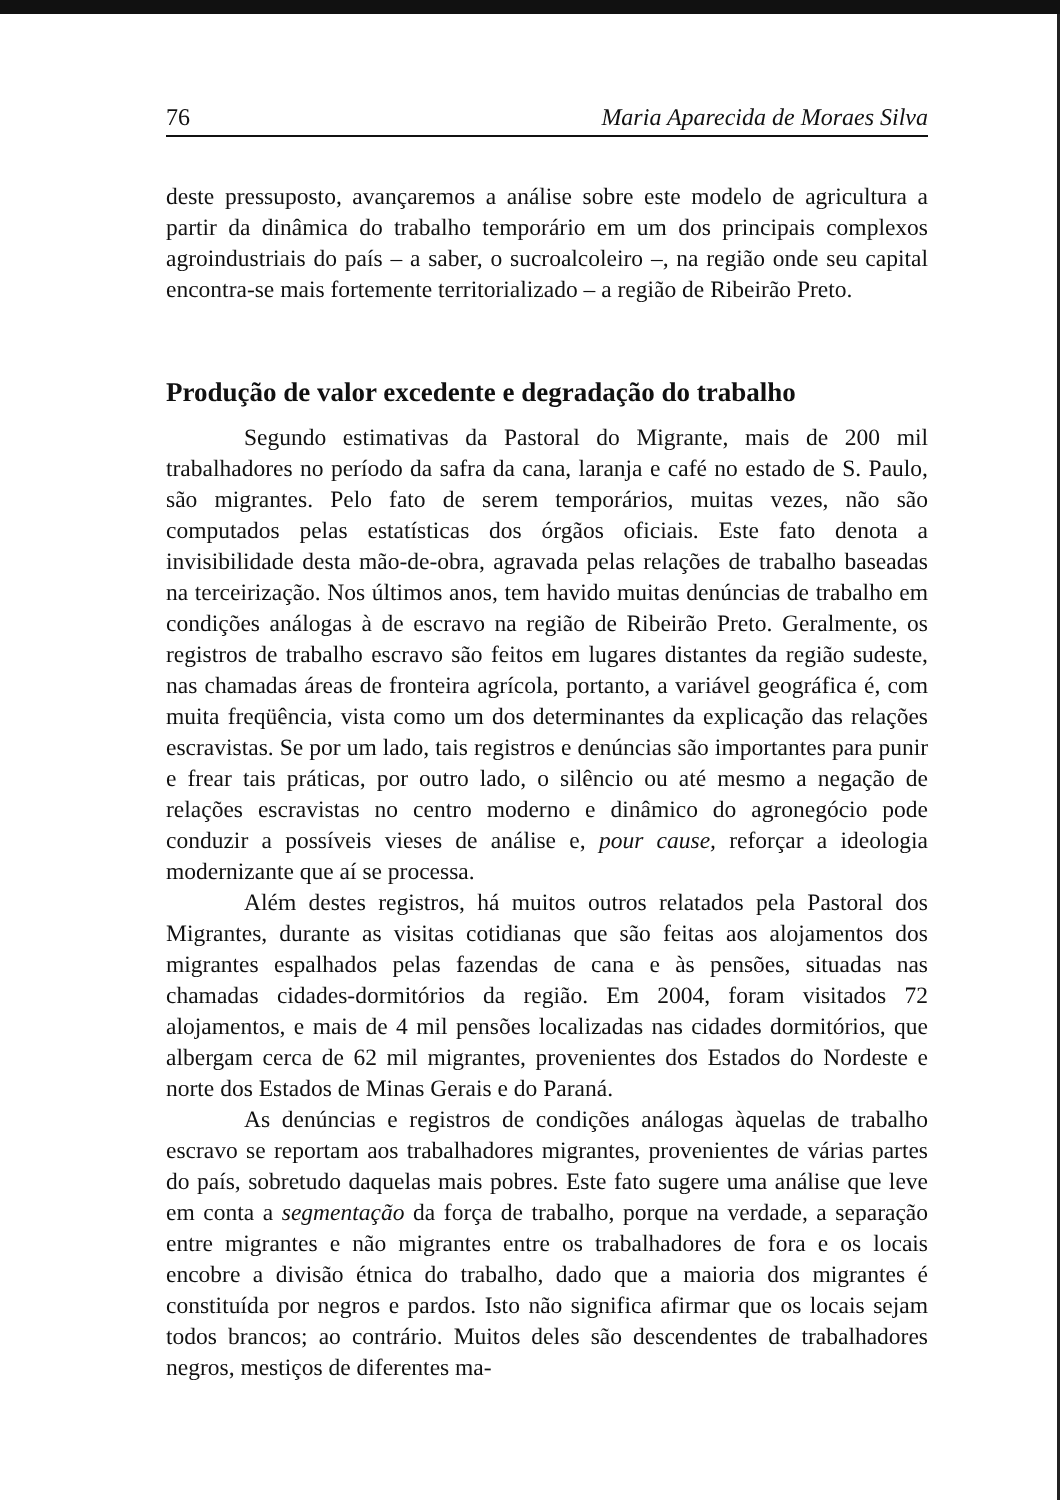76 Maria Aparecida de Moraes Silva
deste pressuposto, avançaremos a análise sobre este modelo de agricultura a partir da dinâmica do trabalho temporário em um dos principais complexos agroindustriais do país – a saber, o sucroalcoleiro –, na região onde seu capital encontra-se mais fortemente territorializado – a região de Ribeirão Preto.
Produção de valor excedente e degradação do trabalho
Segundo estimativas da Pastoral do Migrante, mais de 200 mil trabalhadores no período da safra da cana, laranja e café no estado de S. Paulo, são migrantes. Pelo fato de serem temporários, muitas vezes, não são computados pelas estatísticas dos órgãos oficiais. Este fato denota a invisibilidade desta mão-de-obra, agravada pelas relações de trabalho baseadas na terceirização. Nos últimos anos, tem havido muitas denúncias de trabalho em condições análogas à de escravo na região de Ribeirão Preto. Geralmente, os registros de trabalho escravo são feitos em lugares distantes da região sudeste, nas chamadas áreas de fronteira agrícola, portanto, a variável geográfica é, com muita freqüência, vista como um dos determinantes da explicação das relações escravistas. Se por um lado, tais registros e denúncias são importantes para punir e frear tais práticas, por outro lado, o silêncio ou até mesmo a negação de relações escravistas no centro moderno e dinâmico do agronegócio pode conduzir a possíveis vieses de análise e, pour cause, reforçar a ideologia modernizante que aí se processa.
Além destes registros, há muitos outros relatados pela Pastoral dos Migrantes, durante as visitas cotidianas que são feitas aos alojamentos dos migrantes espalhados pelas fazendas de cana e às pensões, situadas nas chamadas cidades-dormitórios da região. Em 2004, foram visitados 72 alojamentos, e mais de 4 mil pensões localizadas nas cidades dormitórios, que albergam cerca de 62 mil migrantes, provenientes dos Estados do Nordeste e norte dos Estados de Minas Gerais e do Paraná.
As denúncias e registros de condições análogas àquelas de trabalho escravo se reportam aos trabalhadores migrantes, provenientes de várias partes do país, sobretudo daquelas mais pobres. Este fato sugere uma análise que leve em conta a segmentação da força de trabalho, porque na verdade, a separação entre migrantes e não migrantes entre os trabalhadores de fora e os locais encobre a divisão étnica do trabalho, dado que a maioria dos migrantes é constituída por negros e pardos. Isto não significa afirmar que os locais sejam todos brancos; ao contrário. Muitos deles são descendentes de trabalhadores negros, mestiços de diferentes ma-